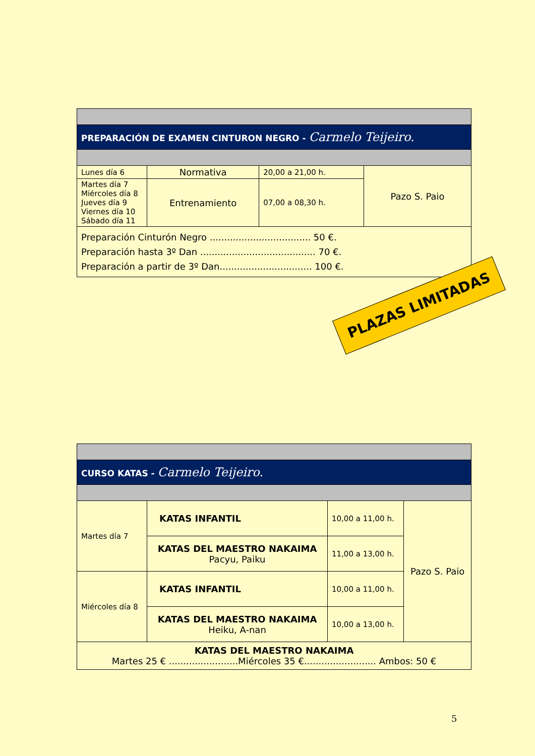| PREPARACIÓN DE EXAMEN CINTURON NEGRO - Carmelo Teijeiro. | | | |
| Lunes día 6 | Normativa | 20,00 a 21,00 h. | Pazo S. Paio |
| Martes día 7 Miércoles día 8 Jueves día 9 Viernes día 10 Sábado día 11 | Entrenamiento | 07,00 a 08,30 h. | |
| Preparación Cinturón Negro ................................... 50 €. Preparación hasta 3º Dan ........................................ 70 €. Preparación a partir de 3º Dan................................ 100 €. | | | |
PLAZAS LIMITADAS
| CURSO KATAS - Carmelo Teijeiro. | | | |
| Martes día 7 | KATAS INFANTIL | 10,00 a 11,00 h. | Pazo S. Paio |
| | KATAS DEL MAESTRO NAKAIMA Pacyu, Paiku | 11,00 a 13,00 h. | |
| Miércoles día 8 | KATAS INFANTIL | 10,00 a 11,00 h. | |
| | KATAS DEL MAESTRO NAKAIMA Heiku, A-nan | 10,00 a 13,00 h. | |
| KATAS DEL MAESTRO NAKAIMA Martes 25 € ........................Miércoles 35 €......................... Ambos: 50 € | | | |
5